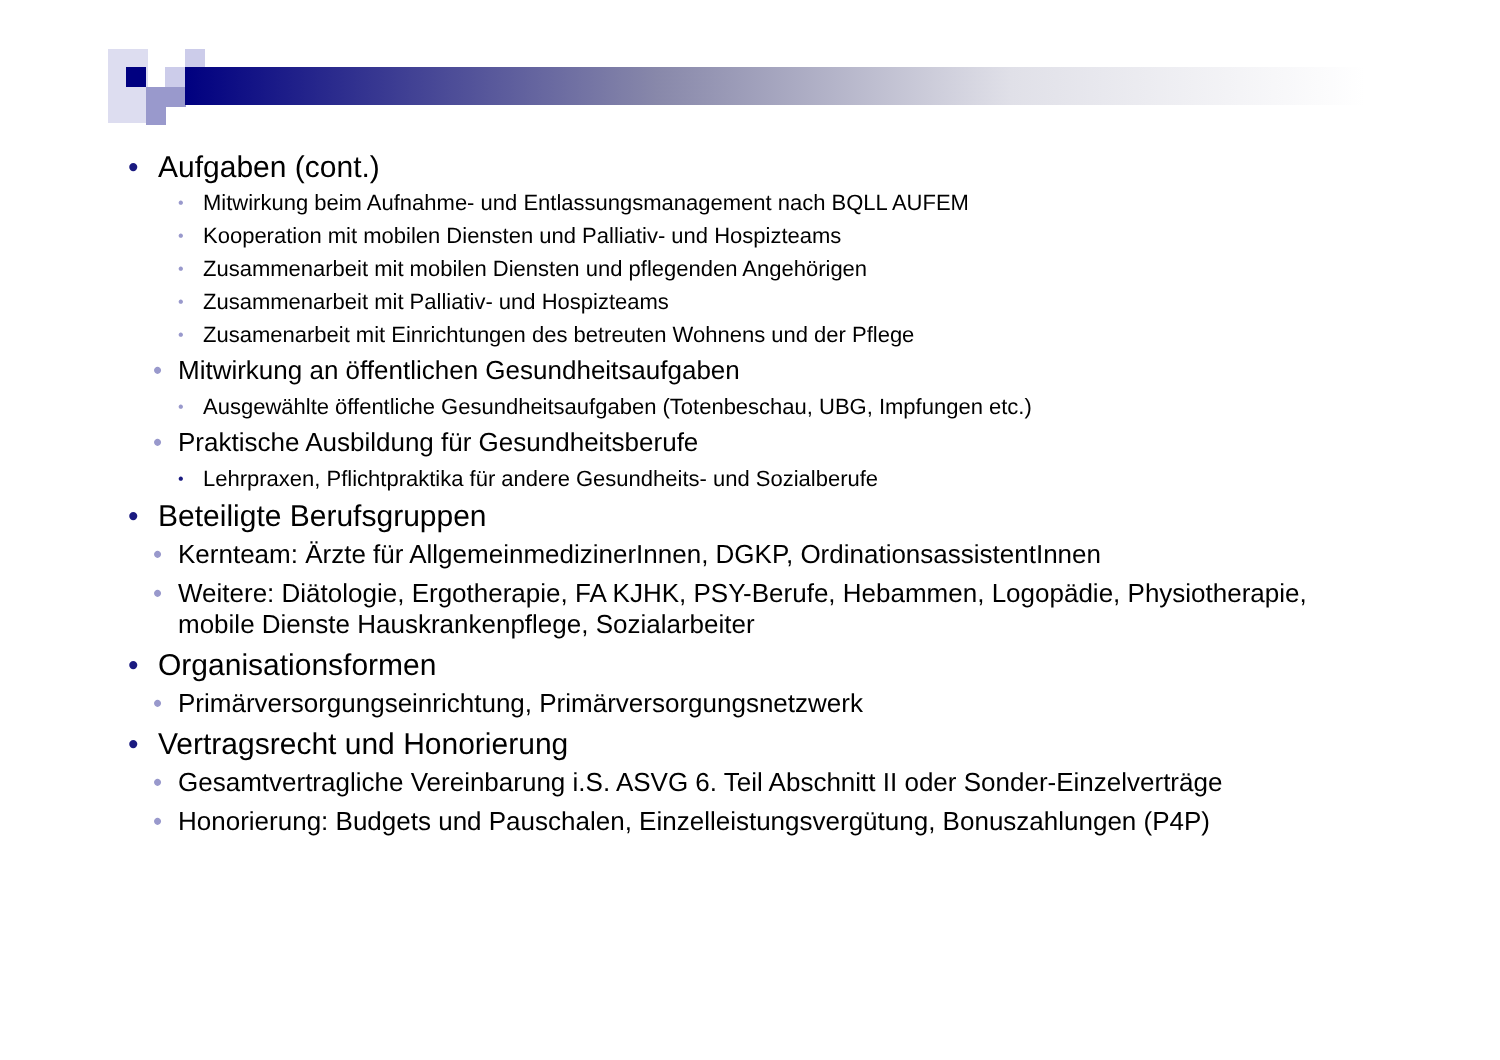• Aufgaben (cont.)
• Mitwirkung beim Aufnahme- und Entlassungsmanagement nach BQLL AUFEM
• Kooperation mit mobilen Diensten und Palliativ- und Hospizteams
• Zusammenarbeit mit mobilen Diensten und pflegenden Angehörigen
• Zusammenarbeit mit Palliativ- und Hospizteams
• Zusamenarbeit mit Einrichtungen des betreuten Wohnens und der Pflege
• Mitwirkung an öffentlichen Gesundheitsaufgaben
• Ausgewählte öffentliche Gesundheitsaufgaben (Totenbeschau, UBG, Impfungen etc.)
• Praktische Ausbildung für Gesundheitsberufe
• Lehrpraxen, Pflichtpraktika für andere Gesundheits- und Sozialberufe
• Beteiligte Berufsgruppen
• Kernteam: Ärzte für AllgemeinmedizinerInnen, DGKP, OrdinationsassistentInnen
• Weitere: Diätologie, Ergotherapie, FA KJHK, PSY-Berufe, Hebammen, Logopädie, Physiotherapie, mobile Dienste Hauskrankenpflege, Sozialarbeiter
• Organisationsformen
• Primärversorgungseinrichtung, Primärversorgungsnetzwerk
• Vertragsrecht und Honorierung
• Gesamtvertragliche Vereinbarung i.S. ASVG 6. Teil Abschnitt II oder Sonder-Einzelverträge
• Honorierung: Budgets und Pauschalen, Einzelleistungsvergütung, Bonuszahlungen (P4P)